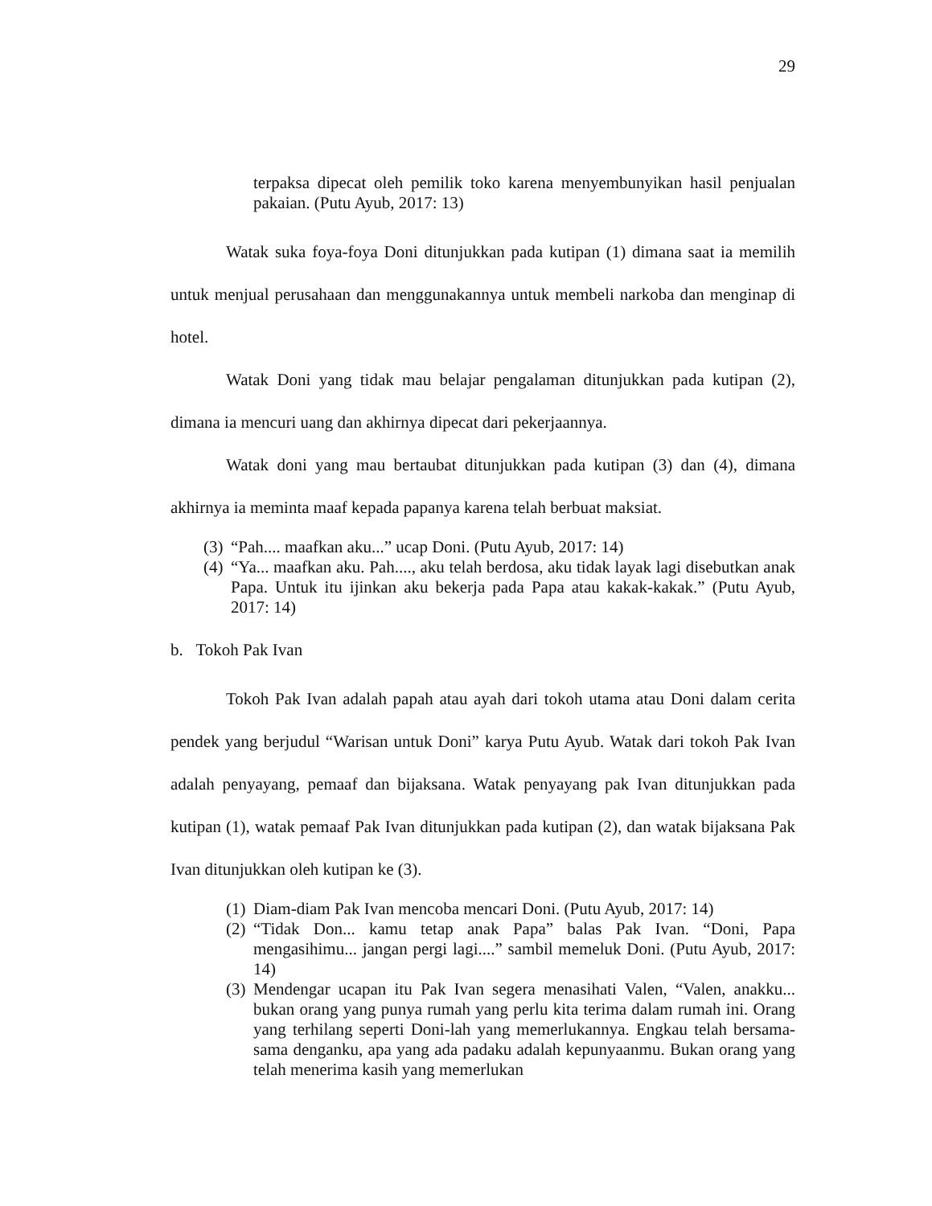29
terpaksa dipecat oleh pemilik toko karena menyembunyikan hasil penjualan pakaian. (Putu Ayub, 2017: 13)
Watak suka foya-foya Doni ditunjukkan pada kutipan (1) dimana saat ia memilih untuk menjual perusahaan dan menggunakannya untuk membeli narkoba dan menginap di hotel.
Watak Doni yang tidak mau belajar pengalaman ditunjukkan pada kutipan (2), dimana ia mencuri uang dan akhirnya dipecat dari pekerjaannya.
Watak doni yang mau bertaubat ditunjukkan pada kutipan (3) dan (4), dimana akhirnya ia meminta maaf kepada papanya karena telah berbuat maksiat.
(3) “Pah.... maafkan aku...” ucap Doni. (Putu Ayub, 2017: 14)
(4) “Ya... maafkan aku. Pah...., aku telah berdosa, aku tidak layak lagi disebutkan anak Papa. Untuk itu ijinkan aku bekerja pada Papa atau kakak-kakak.” (Putu Ayub, 2017: 14)
b. Tokoh Pak Ivan
Tokoh Pak Ivan adalah papah atau ayah dari tokoh utama atau Doni dalam cerita pendek yang berjudul “Warisan untuk Doni” karya Putu Ayub. Watak dari tokoh Pak Ivan adalah penyayang, pemaaf dan bijaksana. Watak penyayang pak Ivan ditunjukkan pada kutipan (1), watak pemaaf Pak Ivan ditunjukkan pada kutipan (2), dan watak bijaksana Pak Ivan ditunjukkan oleh kutipan ke (3).
(1) Diam-diam Pak Ivan mencoba mencari Doni. (Putu Ayub, 2017: 14)
(2) “Tidak Don... kamu tetap anak Papa” balas Pak Ivan. “Doni, Papa mengasihimu... jangan pergi lagi....” sambil memeluk Doni. (Putu Ayub, 2017: 14)
(3) Mendengar ucapan itu Pak Ivan segera menasihati Valen, “Valen, anakku... bukan orang yang punya rumah yang perlu kita terima dalam rumah ini. Orang yang terhilang seperti Doni-lah yang memerlukannya. Engkau telah bersama-sama denganku, apa yang ada padaku adalah kepunyaanmu. Bukan orang yang telah menerima kasih yang memerlukan